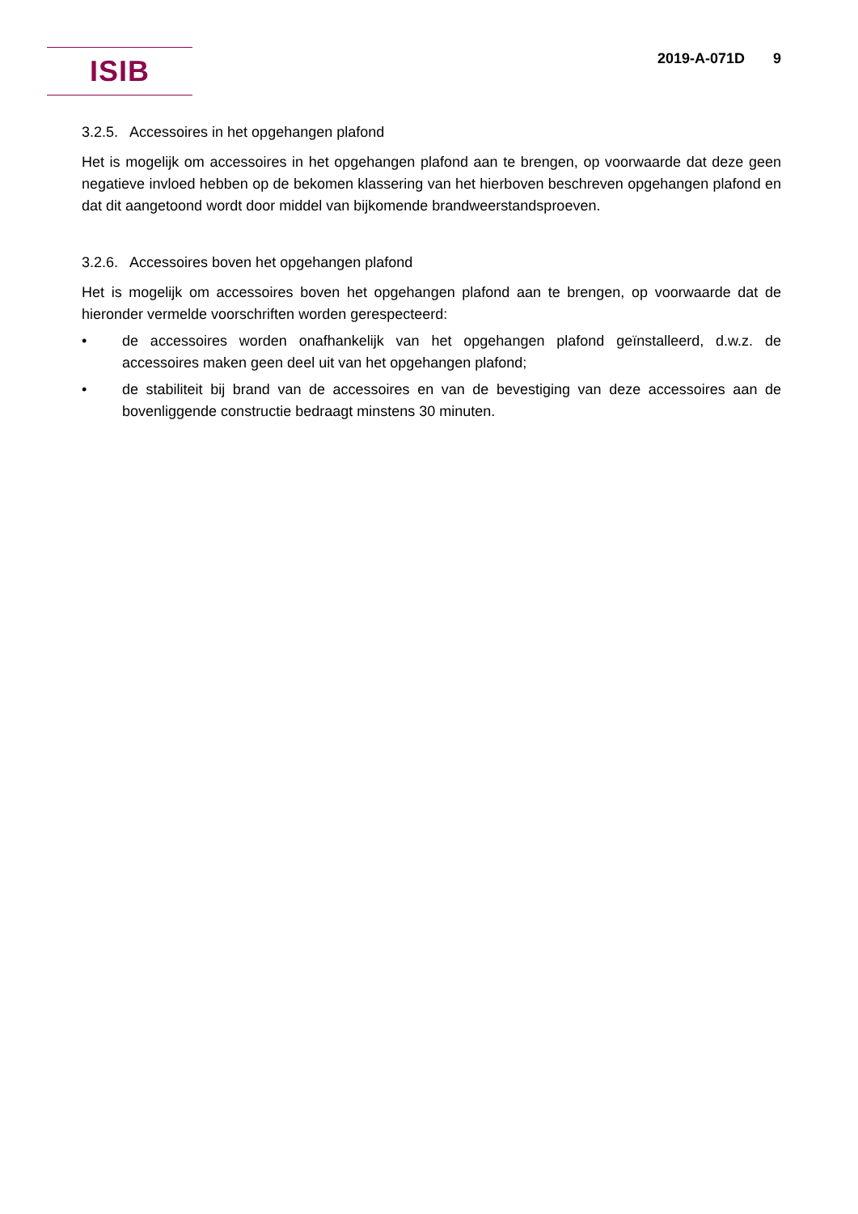ISIB 2019-A-071D 9
3.2.5. Accessoires in het opgehangen plafond
Het is mogelijk om accessoires in het opgehangen plafond aan te brengen, op voorwaarde dat deze geen negatieve invloed hebben op de bekomen klassering van het hierboven beschreven opgehangen plafond en dat dit aangetoond wordt door middel van bijkomende brandweerstandsproeven.
3.2.6. Accessoires boven het opgehangen plafond
Het is mogelijk om accessoires boven het opgehangen plafond aan te brengen, op voorwaarde dat de hieronder vermelde voorschriften worden gerespecteerd:
• de accessoires worden onafhankelijk van het opgehangen plafond geïnstalleerd, d.w.z. de accessoires maken geen deel uit van het opgehangen plafond;
• de stabiliteit bij brand van de accessoires en van de bevestiging van deze accessoires aan de bovenliggende constructie bedraagt minstens 30 minuten.